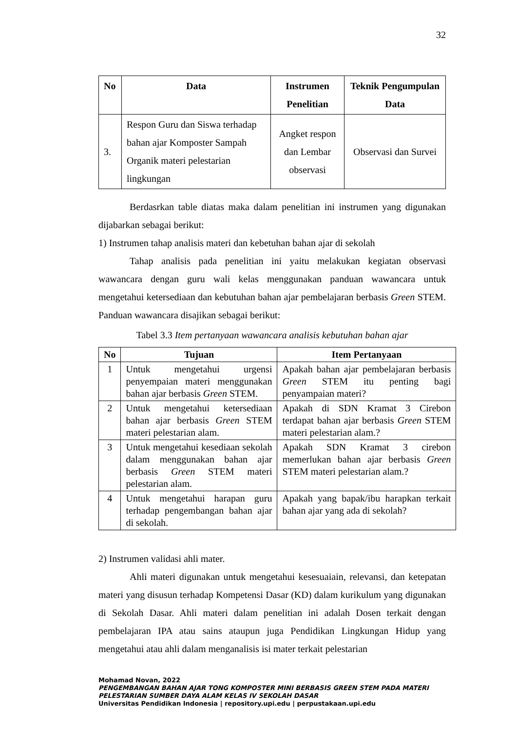32
| No | Data | Instrumen Penelitian | Teknik Pengumpulan Data |
| --- | --- | --- | --- |
| 3. | Respon Guru dan Siswa terhadap bahan ajar Komposter Sampah Organik materi pelestarian lingkungan | Angket respon dan Lembar observasi | Observasi dan Survei |
Berdasrkan table diatas maka dalam penelitian ini instrumen yang digunakan dijabarkan sebagai berikut:
1) Instrumen tahap analisis materi dan kebetuhan bahan ajar di sekolah
Tahap analisis pada penelitian ini yaitu melakukan kegiatan observasi wawancara dengan guru wali kelas menggunakan panduan wawancara untuk mengetahui ketersediaan dan kebutuhan bahan ajar pembelajaran berbasis Green STEM. Panduan wawancara disajikan sebagai berikut:
Tabel 3.3 Item pertanyaan wawancara analisis kebutuhan bahan ajar
| No | Tujuan | Item Pertanyaan |
| --- | --- | --- |
| 1 | Untuk mengetahui urgensi penyempaian materi menggunakan bahan ajar berbasis Green STEM. | Apakah bahan ajar pembelajaran berbasis Green STEM itu penting bagi penyampaian materi? |
| 2 | Untuk mengetahui ketersediaan bahan ajar berbasis Green STEM materi pelestarian alam. | Apakah di SDN Kramat 3 Cirebon terdapat bahan ajar berbasis Green STEM materi pelestarian alam.? |
| 3 | Untuk mengetahui kesediaan sekolah dalam menggunakan bahan ajar berbasis Green STEM materi pelestarian alam. | Apakah SDN Kramat 3 cirebon memerlukan bahan ajar berbasis Green STEM materi pelestarian alam.? |
| 4 | Untuk mengetahui harapan guru terhadap pengembangan bahan ajar di sekolah. | Apakah yang bapak/ibu harapkan terkait bahan ajar yang ada di sekolah? |
2) Instrumen validasi ahli mater.
Ahli materi digunakan untuk mengetahui kesesuaiain, relevansi, dan ketepatan materi yang disusun terhadap Kompetensi Dasar (KD) dalam kurikulum yang digunakan di Sekolah Dasar. Ahli materi dalam penelitian ini adalah Dosen terkait dengan pembelajaran IPA atau sains ataupun juga Pendidikan Lingkungan Hidup yang mengetahui atau ahli dalam menganalisis isi mater terkait pelestarian
Mohamad Novan, 2022
PENGEMBANGAN BAHAN AJAR TONG KOMPOSTER MINI BERBASIS GREEN STEM PADA MATERI PELESTARIAN SUMBER DAYA ALAM KELAS IV SEKOLAH DASAR
Universitas Pendidikan Indonesia | repository.upi.edu | perpustakaan.upi.edu